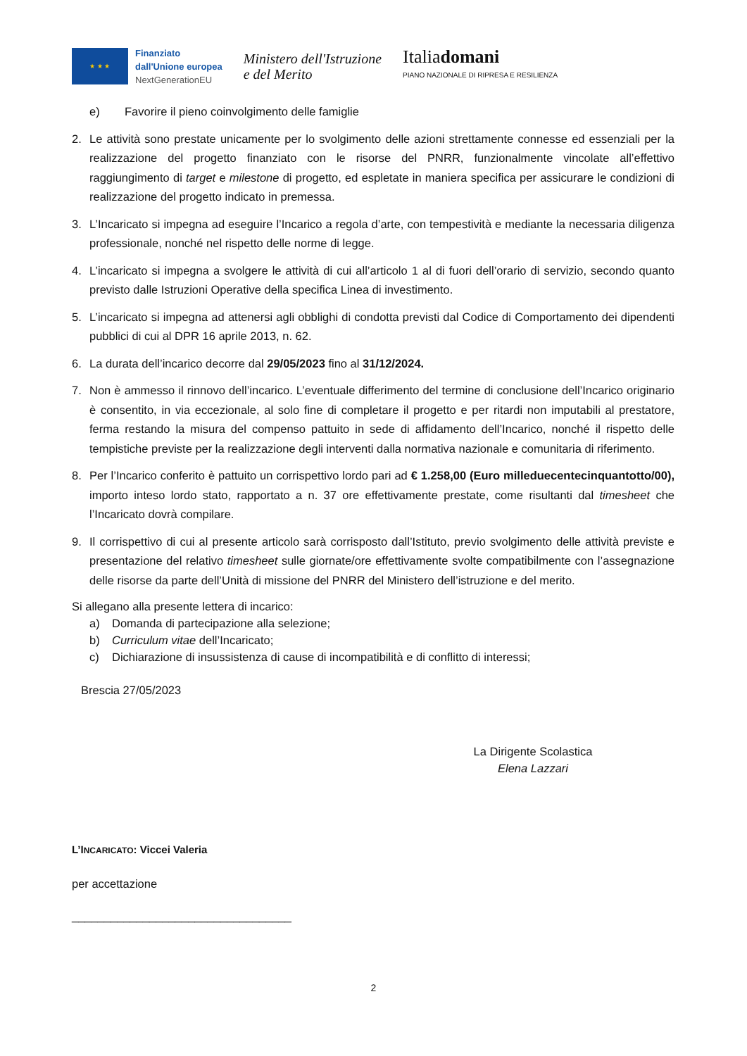★ ★ ★
Finanziato
dall'Unione europea
NextGenerationEU
Ministero dell'Istruzione
e del Merito
Italiadomani
PIANO NAZIONALE DI RIPRESA E RESILIENZA
e) Favorire il pieno coinvolgimento delle famiglie
2. Le attività sono prestate unicamente per lo svolgimento delle azioni strettamente connesse ed essenziali per la realizzazione del progetto finanziato con le risorse del PNRR, funzionalmente vincolate all’effettivo raggiungimento di target e milestone di progetto, ed espletate in maniera specifica per assicurare le condizioni di realizzazione del progetto indicato in premessa.
3. L’Incaricato si impegna ad eseguire l’Incarico a regola d’arte, con tempestività e mediante la necessaria diligenza professionale, nonché nel rispetto delle norme di legge.
4. L’incaricato si impegna a svolgere le attività di cui all’articolo 1 al di fuori dell’orario di servizio, secondo quanto previsto dalle Istruzioni Operative della specifica Linea di investimento.
5. L’incaricato si impegna ad attenersi agli obblighi di condotta previsti dal Codice di Comportamento dei dipendenti pubblici di cui al DPR 16 aprile 2013, n. 62.
6. La durata dell’incarico decorre dal 29/05/2023 fino al 31/12/2024.
7. Non è ammesso il rinnovo dell’incarico. L’eventuale differimento del termine di conclusione dell’Incarico originario è consentito, in via eccezionale, al solo fine di completare il progetto e per ritardi non imputabili al prestatore, ferma restando la misura del compenso pattuito in sede di affidamento dell’Incarico, nonché il rispetto delle tempistiche previste per la realizzazione degli interventi dalla normativa nazionale e comunitaria di riferimento.
8. Per l’Incarico conferito è pattuito un corrispettivo lordo pari ad € 1.258,00 (Euro milleduecentecinquantotto/00), importo inteso lordo stato, rapportato a n. 37 ore effettivamente prestate, come risultanti dal timesheet che l’Incaricato dovrà compilare.
9. Il corrispettivo di cui al presente articolo sarà corrisposto dall’Istituto, previo svolgimento delle attività previste e presentazione del relativo timesheet sulle giornate/ore effettivamente svolte compatibilmente con l’assegnazione delle risorse da parte dell’Unità di missione del PNRR del Ministero dell’istruzione e del merito.
Si allegano alla presente lettera di incarico:
a) Domanda di partecipazione alla selezione;
b) Curriculum vitae dell’Incaricato;
c) Dichiarazione di insussistenza di cause di incompatibilità e di conflitto di interessi;
Brescia 27/05/2023
La Dirigente Scolastica
Elena Lazzari
L’INCARICATO: Viccei Valeria
per accettazione
__________________________________
2